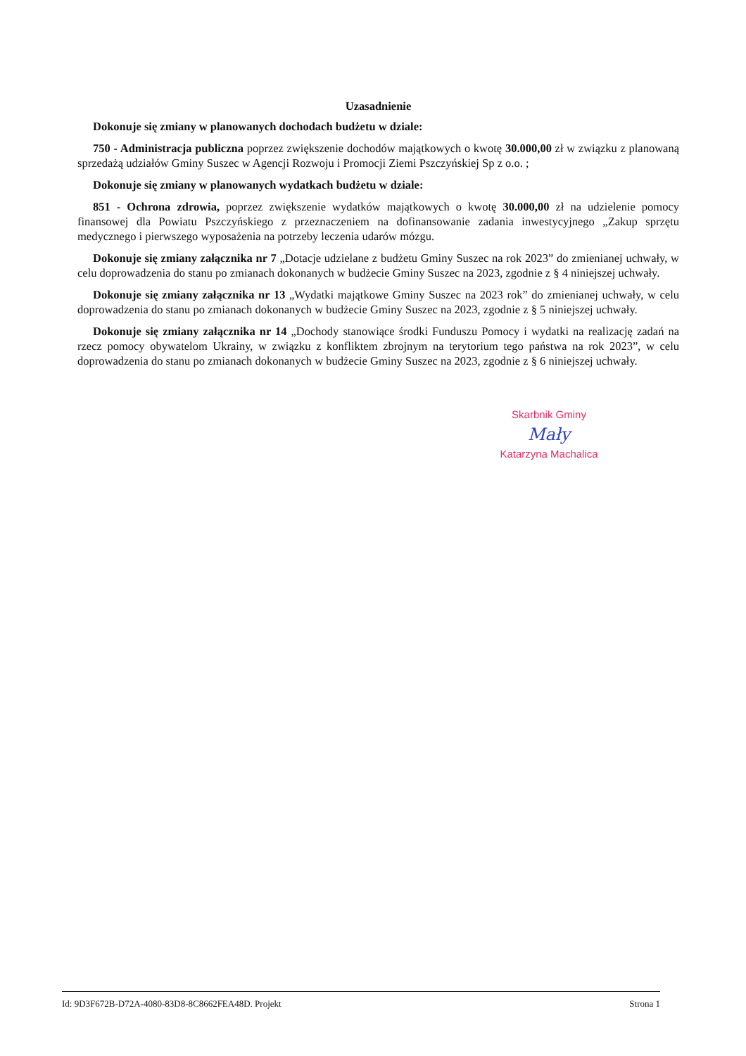Uzasadnienie
Dokonuje się zmiany w planowanych dochodach budżetu w dziale:
750 - Administracja publiczna poprzez zwiększenie dochodów majątkowych o kwotę 30.000,00 zł w związku z planowaną sprzedażą udziałów Gminy Suszec w Agencji Rozwoju i Promocji Ziemi Pszczyńskiej Sp z o.o. ;
Dokonuje się zmiany w planowanych wydatkach budżetu w dziale:
851 - Ochrona zdrowia, poprzez zwiększenie wydatków majątkowych o kwotę 30.000,00 zł na udzielenie pomocy finansowej dla Powiatu Pszczyńskiego z przeznaczeniem na dofinansowanie zadania inwestycyjnego „Zakup sprzętu medycznego i pierwszego wyposażenia na potrzeby leczenia udarów mózgu.
Dokonuje się zmiany załącznika nr 7 „Dotacje udzielane z budżetu Gminy Suszec na rok 2023” do zmienianej uchwały, w celu doprowadzenia do stanu po zmianach dokonanych w budżecie Gminy Suszec na 2023, zgodnie z § 4 niniejszej uchwały.
Dokonuje się zmiany załącznika nr 13 „Wydatki majątkowe Gminy Suszec na 2023 rok” do zmienianej uchwały, w celu doprowadzenia do stanu po zmianach dokonanych w budżecie Gminy Suszec na 2023, zgodnie z § 5 niniejszej uchwały.
Dokonuje się zmiany załącznika nr 14 „Dochody stanowiące środki Funduszu Pomocy i wydatki na realizację zadań na rzecz pomocy obywatelom Ukrainy, w związku z konfliktem zbrojnym na terytorium tego państwa na rok 2023”, w celu doprowadzenia do stanu po zmianach dokonanych w budżecie Gminy Suszec na 2023, zgodnie z § 6 niniejszej uchwały.
Skarbnik Gminy
Mały
Katarzyna Machalica
Id: 9D3F672B-D72A-4080-83D8-8C8662FEA48D. Projekt Strona 1